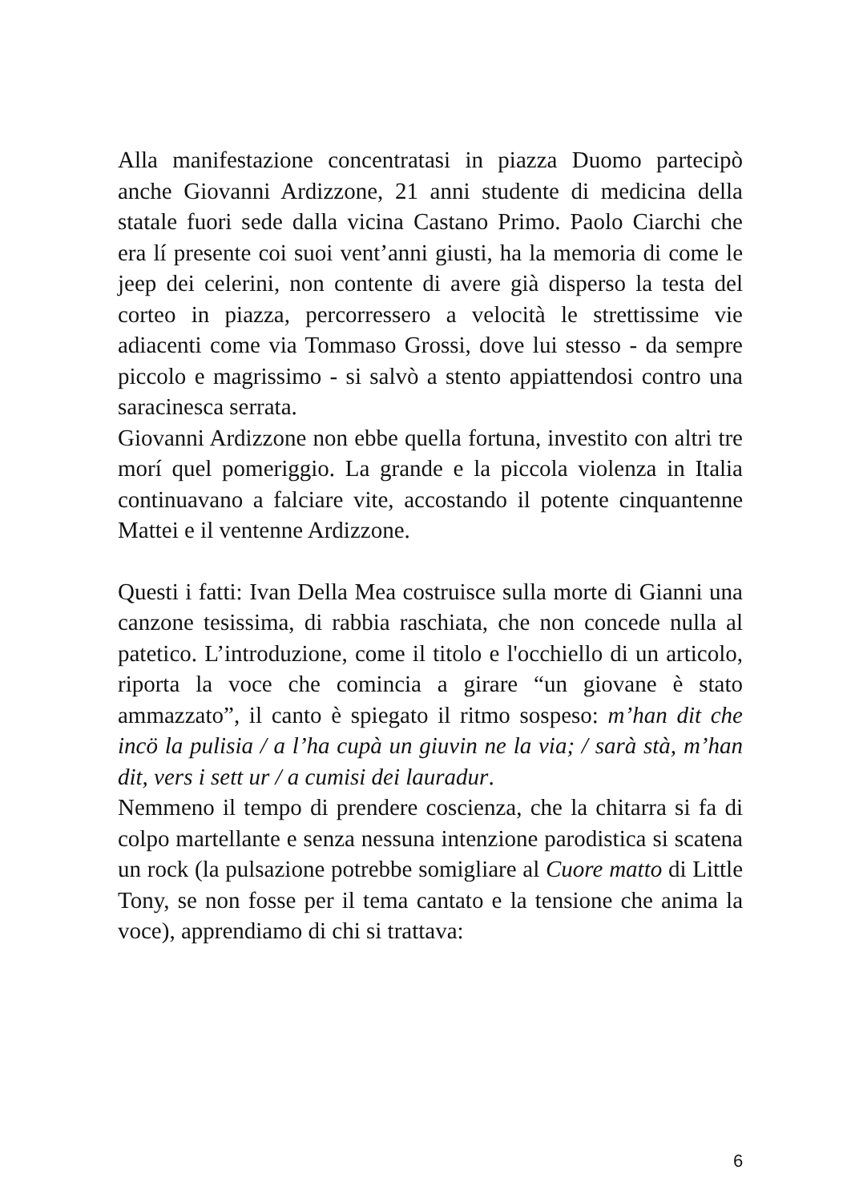Alla manifestazione concentratasi in piazza Duomo partecipò anche Giovanni Ardizzone, 21 anni studente di medicina della statale fuori sede dalla vicina Castano Primo. Paolo Ciarchi che era lí presente coi suoi vent’anni giusti, ha la memoria di come le jeep dei celerini, non contente di avere già disperso la testa del corteo in piazza, percorressero a velocità le strettissime vie adiacenti come via Tommaso Grossi, dove lui stesso - da sempre piccolo e magrissimo - si salvò a stento appiattendosi contro una saracinesca serrata.
Giovanni Ardizzone non ebbe quella fortuna, investito con altri tre morí quel pomeriggio. La grande e la piccola violenza in Italia continuavano a falciare vite, accostando il potente cinquantenne Mattei e il ventenne Ardizzone.
Questi i fatti: Ivan Della Mea costruisce sulla morte di Gianni una canzone tesissima, di rabbia raschiata, che non concede nulla al patetico. L’introduzione, come il titolo e l'occhiello di un articolo, riporta la voce che comincia a girare “un giovane è stato ammazzato”, il canto è spiegato il ritmo sospeso: m’han dit che incö la pulisia / a l’ha cupà un giuvin ne la via; / sarà stà, m’han dit, vers i sett ur / a cumisi dei lauradur.
Nemmeno il tempo di prendere coscienza, che la chitarra si fa di colpo martellante e senza nessuna intenzione parodistica si scatena un rock (la pulsazione potrebbe somigliare al Cuore matto di Little Tony, se non fosse per il tema cantato e la tensione che anima la voce), apprendiamo di chi si trattava:
6